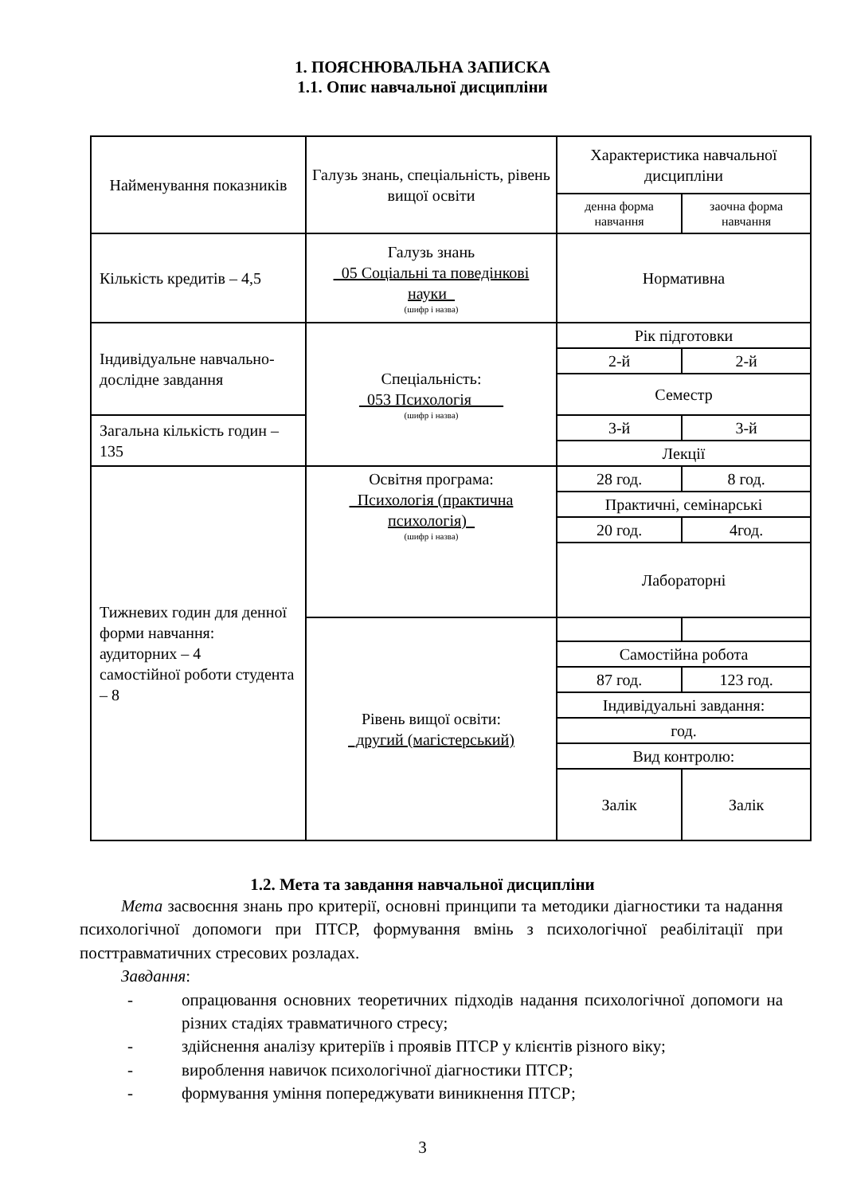1. ПОЯСНЮВАЛЬНА ЗАПИСКА
1.1. Опис навчальної дисципліни
| Найменування показників | Галузь знань, спеціальність, рівень вищої освіти | Характеристика навчальної дисципліни | |
| --- | --- | --- | --- |
| | | денна форма навчання | заочна форма навчання |
| Кількість кредитів – 4,5 | Галузь знань _05 Соціальні та поведінкові науки_ (шифр і назва) | Нормативна | |
| Індивідуальне навчально-дослідне завдання | Спеціальність: _053 Психологія____ (шифр і назва) | Рік підготовки | |
| | | 2-й | 2-й |
| | | Семестр | |
| Загальна кількість годин – 135 | | 3-й | 3-й |
| | | Лекції | |
| Тижневих годин для денної форми навчання: аудиторних – 4 самостійної роботи студента – 8 | Освітня програма: _Психологія (практична психологія)_ (шифр і назва) | 28 год. | 8 год. |
| | | Практичні, семінарські | |
| | | 20 год. | 4год. |
| | | Лабораторні | |
| | Рівень вищої освіти: _другий (магістерський) | | |
| | | Самостійна робота | |
| | | 87 год. | 123 год. |
| | | Індивідуальні завдання: | |
| | | год. | |
| | | Вид контролю: | |
| | | Залік | Залік |
1.2. Мета та завдання навчальної дисципліни
Мета засвоєння знань про критерії, основні принципи та методики діагностики та надання психологічної допомоги при ПТСР, формування вмінь з психологічної реабілітації при посттравматичних стресових розладах.
Завдання:
- опрацювання основних теоретичних підходів надання психологічної допомоги на різних стадіях травматичного стресу;
- здійснення аналізу критеріїв і проявів ПТСР у клієнтів різного віку;
- вироблення навичок психологічної діагностики ПТСР;
- формування уміння попереджувати виникнення ПТСР;
3